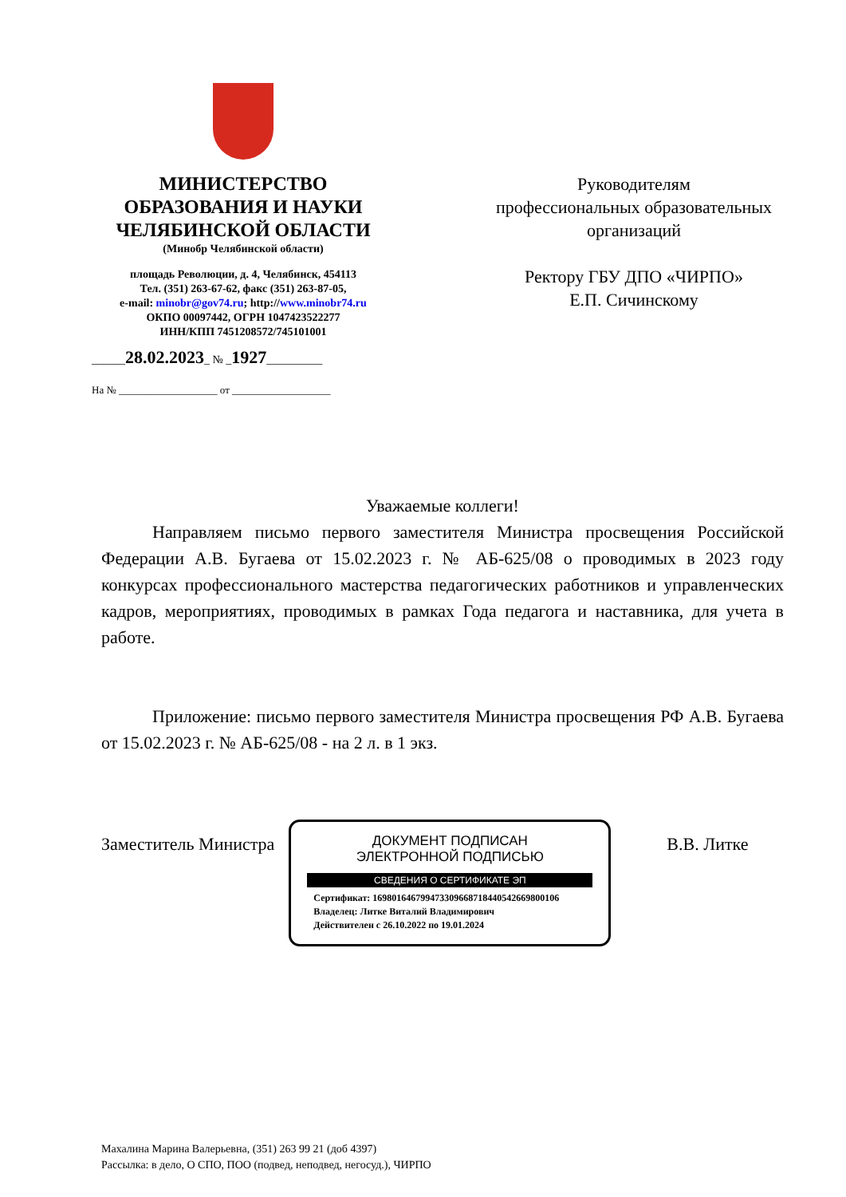МИНИСТЕРСТВО ОБРАЗОВАНИЯ И НАУКИ ЧЕЛЯБИНСКОЙ ОБЛАСТИ
(Минобр Челябинской области)
площадь Революции, д. 4, Челябинск, 454113
Тел. (351) 263-67-62, факс (351) 263-87-05,
e-mail: minobr@gov74.ru; http://www.minobr74.ru
ОКПО 00097442, ОГРН 1047423522277
ИНН/КПП 7451208572/745101001
______28.02.2023_ № _1927__________
На № ___________________ от ___________________
Руководителям
профессиональных образовательных организаций
Ректору ГБУ ДПО «ЧИРПО»
Е.П. Сичинскому
Уважаемые коллеги!
Направляем письмо первого заместителя Министра просвещения Российской Федерации А.В. Бугаева от 15.02.2023 г. № АБ-625/08 о проводимых в 2023 году конкурсах профессионального мастерства педагогических работников и управленческих кадров, мероприятиях, проводимых в рамках Года педагога и наставника, для учета в работе.
Приложение: письмо первого заместителя Министра просвещения РФ А.В. Бугаева от 15.02.2023 г. № АБ-625/08 - на 2 л. в 1 экз.
Заместитель Министра
ДОКУМЕНТ ПОДПИСАН
ЭЛЕКТРОННОЙ ПОДПИСЬЮ
СВЕДЕНИЯ О СЕРТИФИКАТЕ ЭП
Сертификат: 169801646799473309668718440542669800106
Владелец: Литке Виталий Владимирович
Действителен с 26.10.2022 по 19.01.2024
В.В. Литке
Махалина Марина Валерьевна, (351) 263 99 21 (доб 4397)
Рассылка: в дело, О СПО, ПОО (подвед, неподвед, негосуд.), ЧИРПО